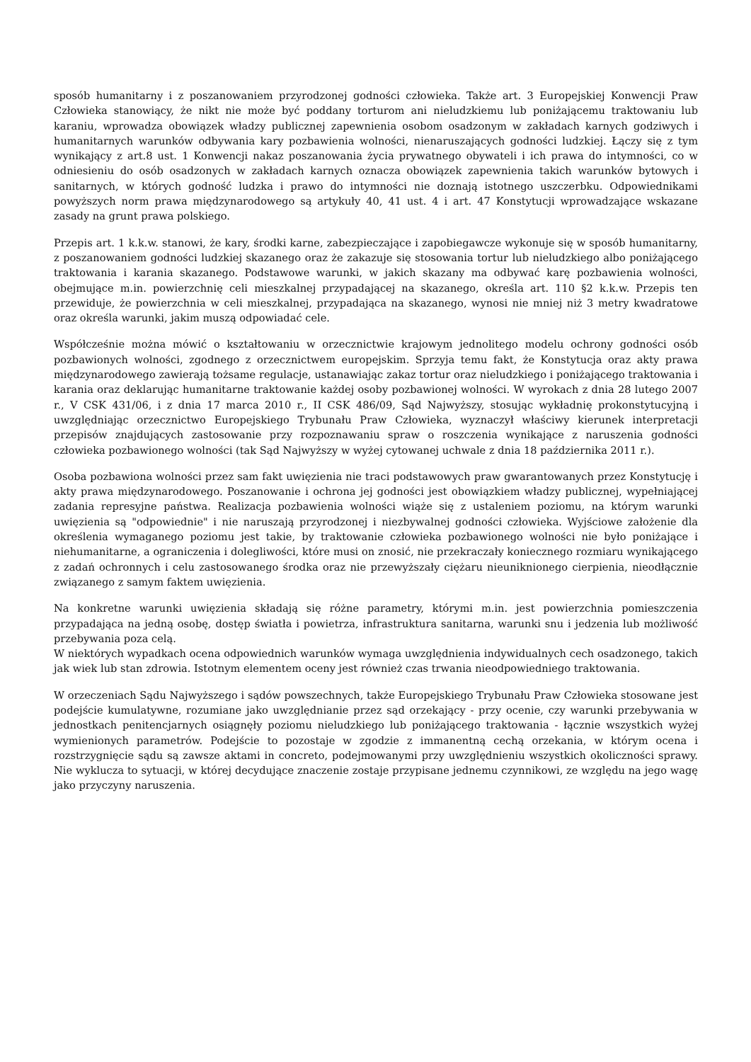sposób humanitarny i z poszanowaniem przyrodzonej godności człowieka. Także art. 3 Europejskiej Konwencji Praw Człowieka stanowiący, że nikt nie może być poddany torturom ani nieludzkiemu lub poniżającemu traktowaniu lub karaniu, wprowadza obowiązek władzy publicznej zapewnienia osobom osadzonym w zakładach karnych godziwych i humanitarnych warunków odbywania kary pozbawienia wolności, nienaruszających godności ludzkiej. Łączy się z tym wynikający z art.8 ust. 1 Konwencji nakaz poszanowania życia prywatnego obywateli i ich prawa do intymności, co w odniesieniu do osób osadzonych w zakładach karnych oznacza obowiązek zapewnienia takich warunków bytowych i sanitarnych, w których godność ludzka i prawo do intymności nie doznają istotnego uszczerbku. Odpowiednikami powyższych norm prawa międzynarodowego są artykuły 40, 41 ust. 4 i art. 47 Konstytucji wprowadzające wskazane zasady na grunt prawa polskiego.
Przepis art. 1 k.k.w. stanowi, że kary, środki karne, zabezpieczające i zapobiegawcze wykonuje się w sposób humanitarny, z poszanowaniem godności ludzkiej skazanego oraz że zakazuje się stosowania tortur lub nieludzkiego albo poniżającego traktowania i karania skazanego. Podstawowe warunki, w jakich skazany ma odbywać karę pozbawienia wolności, obejmujące m.in. powierzchnię celi mieszkalnej przypadającej na skazanego, określa art. 110 §2 k.k.w. Przepis ten przewiduje, że powierzchnia w celi mieszkalnej, przypadająca na skazanego, wynosi nie mniej niż 3 metry kwadratowe oraz określa warunki, jakim muszą odpowiadać cele.
Współcześnie można mówić o kształtowaniu w orzecznictwie krajowym jednolitego modelu ochrony godności osób pozbawionych wolności, zgodnego z orzecznictwem europejskim. Sprzyja temu fakt, że Konstytucja oraz akty prawa międzynarodowego zawierają tożsame regulacje, ustanawiając zakaz tortur oraz nieludzkiego i poniżającego traktowania i karania oraz deklarując humanitarne traktowanie każdej osoby pozbawionej wolności. W wyrokach z dnia 28 lutego 2007 r., V CSK 431/06, i z dnia 17 marca 2010 r., II CSK 486/09, Sąd Najwyższy, stosując wykładnię prokonstytucyjną i uwzględniając orzecznictwo Europejskiego Trybunału Praw Człowieka, wyznaczył właściwy kierunek interpretacji przepisów znajdujących zastosowanie przy rozpoznawaniu spraw o roszczenia wynikające z naruszenia godności człowieka pozbawionego wolności (tak Sąd Najwyższy w wyżej cytowanej uchwale z dnia 18 października 2011 r.).
Osoba pozbawiona wolności przez sam fakt uwięzienia nie traci podstawowych praw gwarantowanych przez Konstytucję i akty prawa międzynarodowego. Poszanowanie i ochrona jej godności jest obowiązkiem władzy publicznej, wypełniającej zadania represyjne państwa. Realizacja pozbawienia wolności wiąże się z ustaleniem poziomu, na którym warunki uwięzienia są "odpowiednie" i nie naruszają przyrodzonej i niezbywalnej godności człowieka. Wyjściowe założenie dla określenia wymaganego poziomu jest takie, by traktowanie człowieka pozbawionego wolności nie było poniżające i niehumanitarne, a ograniczenia i dolegliwości, które musi on znosić, nie przekraczały koniecznego rozmiaru wynikającego z zadań ochronnych i celu zastosowanego środka oraz nie przewyższały ciężaru nieuniknionego cierpienia, nieodłącznie związanego z samym faktem uwięzienia.
Na konkretne warunki uwięzienia składają się różne parametry, którymi m.in. jest powierzchnia pomieszczenia przypadająca na jedną osobę, dostęp światła i powietrza, infrastruktura sanitarna, warunki snu i jedzenia lub możliwość przebywania poza celą.
W niektórych wypadkach ocena odpowiednich warunków wymaga uwzględnienia indywidualnych cech osadzonego, takich jak wiek lub stan zdrowia. Istotnym elementem oceny jest również czas trwania nieodpowiedniego traktowania.
W orzeczeniach Sądu Najwyższego i sądów powszechnych, także Europejskiego Trybunału Praw Człowieka stosowane jest podejście kumulatywne, rozumiane jako uwzględnianie przez sąd orzekający - przy ocenie, czy warunki przebywania w jednostkach penitencjarnych osiągnęły poziomu nieludzkiego lub poniżającego traktowania - łącznie wszystkich wyżej wymienionych parametrów. Podejście to pozostaje w zgodzie z immanentną cechą orzekania, w którym ocena i rozstrzygnięcie sądu są zawsze aktami in concreto, podejmowanymi przy uwzględnieniu wszystkich okoliczności sprawy. Nie wyklucza to sytuacji, w której decydujące znaczenie zostaje przypisane jednemu czynnikowi, ze względu na jego wagę jako przyczyny naruszenia.